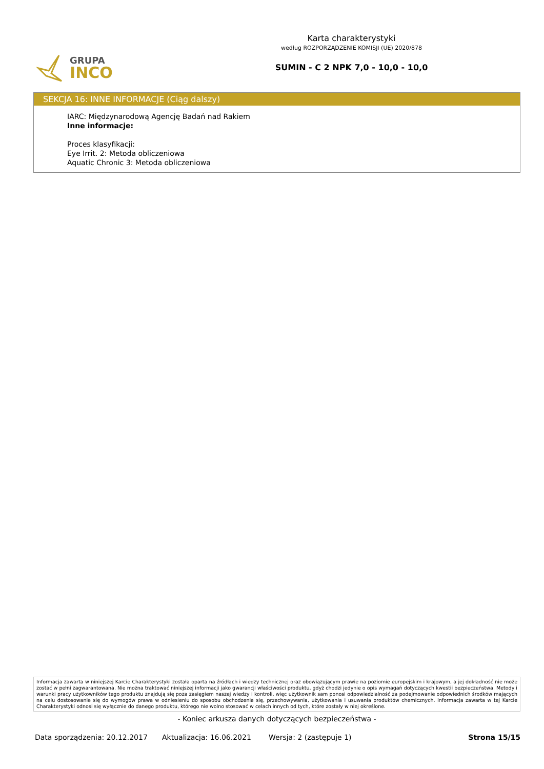GRUPA
INCO
Karta charakterystyki
według ROZPORZĄDZENIE KOMISJI (UE) 2020/878
SUMIN - C 2 NPK 7,0 - 10,0 - 10,0
SEKCJA 16: INNE INFORMACJE (Ciąg dalszy)
IARC: Międzynarodową Agencję Badań nad Rakiem
Inne informacje:
Proces klasyfikacji:
Eye Irrit. 2: Metoda obliczeniowa
Aquatic Chronic 3: Metoda obliczeniowa
Informacja zawarta w niniejszej Karcie Charakterystyki została oparta na źródłach i wiedzy technicznej oraz obowiązującym prawie na poziomie europejskim i krajowym, a jej dokładność nie może zostać w pełni zagwarantowana. Nie można traktować niniejszej informacji jako gwarancji właściwości produktu, gdyż chodzi jedynie o opis wymagań dotyczących kwestii bezpieczeństwa. Metody i warunki pracy użytkowników tego produktu znajdują się poza zasięgiem naszej wiedzy i kontroli, więc użytkownik sam ponosi odpowiedzialność za podejmowanie odpowiednich środków mających na celu dostosowanie się do wymogów prawa w odniesieniu do sposobu obchodzenia się, przechowywania, użytkowania i usuwania produktów chemicznych. Informacja zawarta w tej Karcie Charakterystyki odnosi się wyłącznie do danego produktu, którego nie wolno stosować w celach innych od tych, które zostały w niej określone.
- Koniec arkusza danych dotyczących bezpieczeństwa -
Data sporządzenia: 20.12.2017 Aktualizacja: 16.06.2021 Wersja: 2 (zastępuje 1) Strona 15/15